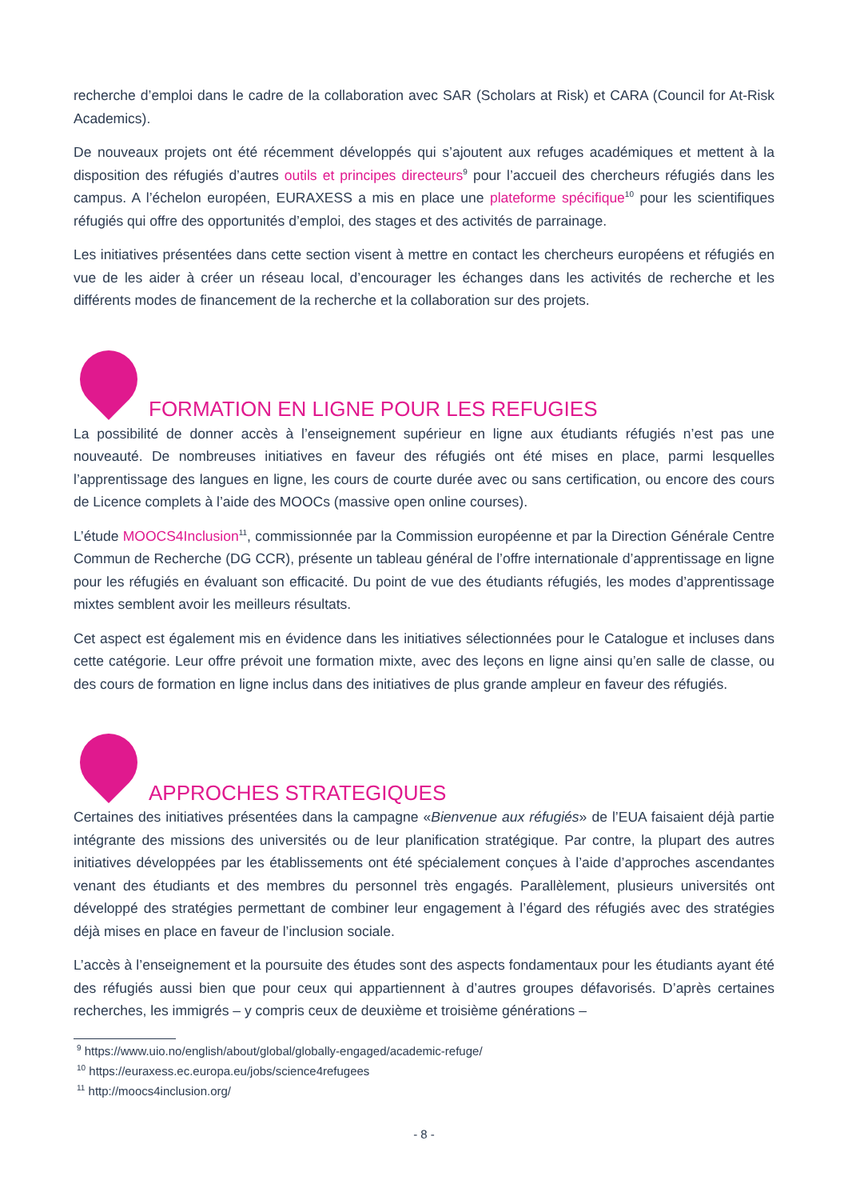recherche d’emploi dans le cadre de la collaboration avec SAR (Scholars at Risk) et CARA (Council for At-Risk Academics).
De nouveaux projets ont été récemment développés qui s’ajoutent aux refuges académiques et mettent à la disposition des réfugiés d’autres outils et principes directeurs<sup>9</sup> pour l’accueil des chercheurs réfugiés dans les campus. A l’échelon européen, EURAXESS a mis en place une plateforme spécifique<sup>10</sup> pour les scientifiques réfugiés qui offre des opportunités d’emploi, des stages et des activités de parrainage.
Les initiatives présentées dans cette section visent à mettre en contact les chercheurs européens et réfugiés en vue de les aider à créer un réseau local, d’encourager les échanges dans les activités de recherche et les différents modes de financement de la recherche et la collaboration sur des projets.
FORMATION EN LIGNE POUR LES REFUGIES
La possibilité de donner accès à l’enseignement supérieur en ligne aux étudiants réfugiés n’est pas une nouveauté. De nombreuses initiatives en faveur des réfugiés ont été mises en place, parmi lesquelles l’apprentissage des langues en ligne, les cours de courte durée avec ou sans certification, ou encore des cours de Licence complets à l’aide des MOOCs (massive open online courses).
L’étude MOOCS4Inclusion<sup>11</sup>, commissionnée par la Commission européenne et par la Direction Générale Centre Commun de Recherche (DG CCR), présente un tableau général de l’offre internationale d’apprentissage en ligne pour les réfugiés en évaluant son efficacité. Du point de vue des étudiants réfugiés, les modes d’apprentissage mixtes semblent avoir les meilleurs résultats.
Cet aspect est également mis en évidence dans les initiatives sélectionnées pour le Catalogue et incluses dans cette catégorie. Leur offre prévoit une formation mixte, avec des leçons en ligne ainsi qu’en salle de classe, ou des cours de formation en ligne inclus dans des initiatives de plus grande ampleur en faveur des réfugiés.
APPROCHES STRATEGIQUES
Certaines des initiatives présentées dans la campagne «Bienvenue aux réfugiés» de l’EUA faisaient déjà partie intégrante des missions des universités ou de leur planification stratégique. Par contre, la plupart des autres initiatives développées par les établissements ont été spécialement conçues à l’aide d’approches ascendantes venant des étudiants et des membres du personnel très engagés. Parallèlement, plusieurs universités ont développé des stratégies permettant de combiner leur engagement à l’égard des réfugiés avec des stratégies déjà mises en place en faveur de l’inclusion sociale.
L’accès à l’enseignement et la poursuite des études sont des aspects fondamentaux pour les étudiants ayant été des réfugiés aussi bien que pour ceux qui appartiennent à d’autres groupes défavorisés. D’après certaines recherches, les immigrés – y compris ceux de deuxième et troisième générations –
<sup>9</sup> https://www.uio.no/english/about/global/globally-engaged/academic-refuge/
<sup>10</sup> https://euraxess.ec.europa.eu/jobs/science4refugees
<sup>11</sup> http://moocs4inclusion.org/
- 8 -